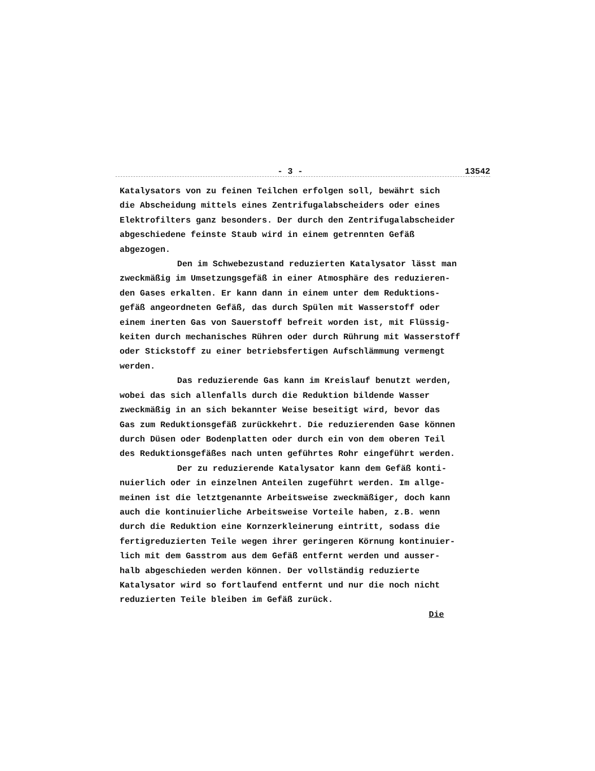- 3 - 13542
Katalysators von zu feinen Teilchen erfolgen soll, bewährt sich
die Abscheidung mittels eines Zentrifugalabscheiders oder eines
Elektrofilters ganz besonders. Der durch den Zentrifugalabscheider
abgeschiedene feinste Staub wird in einem getrennten Gefäß
abgezogen.
Den im Schwebezustand reduzierten Katalysator lässt man
zweckmäßig im Umsetzungsgefäß in einer Atmosphäre des reduzieren-
den Gases erkalten. Er kann dann in einem unter dem Reduktions-
gefäß angeordneten Gefäß, das durch Spülen mit Wasserstoff oder
einem inerten Gas von Sauerstoff befreit worden ist, mit Flüssig-
keiten durch mechanisches Rühren oder durch Rührung mit Wasserstoff
oder Stickstoff zu einer betriebsfertigen Aufschlämmung vermengt
werden.
Das reduzierende Gas kann im Kreislauf benutzt werden,
wobei das sich allenfalls durch die Reduktion bildende Wasser
zweckmäßig in an sich bekannter Weise beseitigt wird, bevor das
Gas zum Reduktionsgefäß zurückkehrt. Die reduzierenden Gase können
durch Düsen oder Bodenplatten oder durch ein von dem oberen Teil
des Reduktionsgefäßes nach unten geführtes Rohr eingeführt werden.
Der zu reduzierende Katalysator kann dem Gefäß konti-
nuierlich oder in einzelnen Anteilen zugeführt werden. Im allge-
meinen ist die letztgenannte Arbeitsweise zweckmäßiger, doch kann
auch die kontinuierliche Arbeitsweise Vorteile haben, z.B. wenn
durch die Reduktion eine Kornzerkleinerung eintritt, sodass die
fertigreduzierten Teile wegen ihrer geringeren Körnung kontinuier-
lich mit dem Gasstrom aus dem Gefäß entfernt werden und ausser-
halb abgeschieden werden können. Der vollständig reduzierte
Katalysator wird so fortlaufend entfernt und nur die noch nicht
reduzierten Teile bleiben im Gefäß zurück.
Die